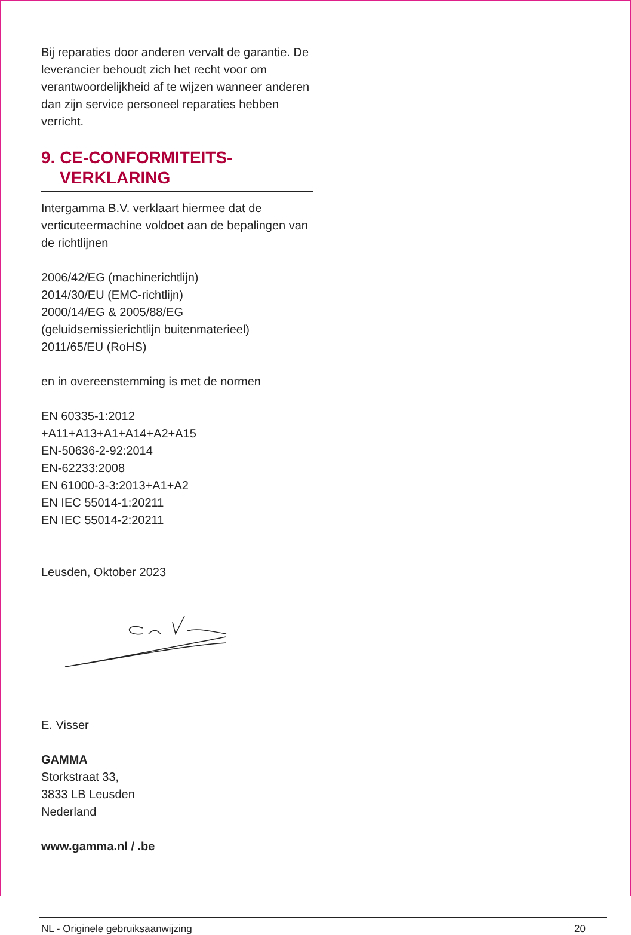Bij reparaties door anderen vervalt de garantie. De leverancier behoudt zich het recht voor om verantwoordelijkheid af te wijzen wanneer anderen dan zijn service personeel reparaties hebben verricht.
9. CE-CONFORMITEITS-
VERKLARING
Intergamma B.V. verklaart hiermee dat de verticuteermachine voldoet aan de bepalingen van de richtlijnen
2006/42/EG (machinerichtlijn)
2014/30/EU (EMC-richtlijn)
2000/14/EG & 2005/88/EG
(geluidsemissierichtlijn buitenmaterieel)
2011/65/EU (RoHS)
en in overeenstemming is met de normen
EN 60335-1:2012
+A11+A13+A1+A14+A2+A15
EN-50636-2-92:2014
EN-62233:2008
EN 61000-3-3:2013+A1+A2
EN IEC 55014-1:20211
EN IEC 55014-2:20211
Leusden, Oktober 2023
E. Visser
GAMMA
Storkstraat 33,
3833 LB Leusden
Nederland
www.gamma.nl / .be
NL - Originele gebruiksaanwijzing 20